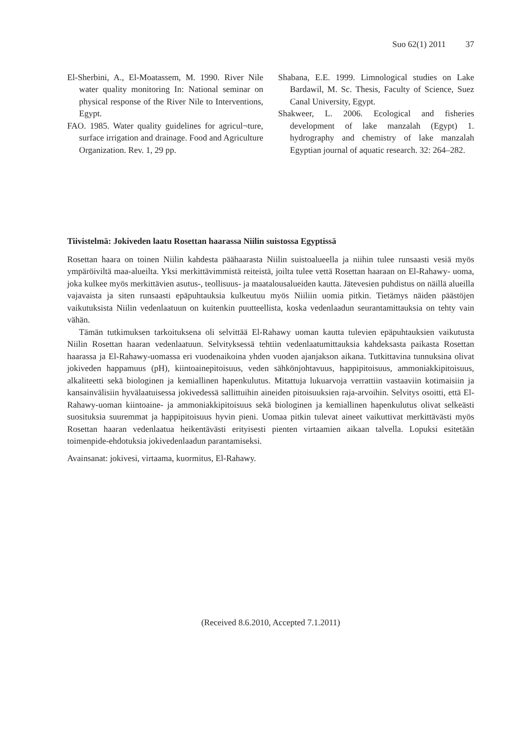Suo 62(1) 2011 37
El-Sherbini, A., El-Moatassem, M. 1990. River Nile water quality monitoring In: National seminar on physical response of the River Nile to Interventions, Egypt.
FAO. 1985. Water quality guidelines for agricul¬ture, surface irrigation and drainage. Food and Agriculture Organization. Rev. 1, 29 pp.
Shabana, E.E. 1999. Limnological studies on Lake Bardawil, M. Sc. Thesis, Faculty of Science, Suez Canal University, Egypt.
Shakweer, L. 2006. Ecological and fisheries development of lake manzalah (Egypt) 1. hydrography and chemistry of lake manzalah Egyptian journal of aquatic research. 32: 264–282.
Tiivistelmä: Jokiveden laatu Rosettan haarassa Niilin suistossa Egyptissä
Rosettan haara on toinen Niilin kahdesta päähaarasta Niilin suistoalueella ja niihin tulee runsaasti vesiä myös ympäröiviltä maa-alueilta. Yksi merkittävimmistä reiteistä, joilta tulee vettä Rosettan haaraan on El-Rahawy- uoma, joka kulkee myös merkittävien asutus-, teollisuus- ja maatalousalueiden kautta. Jätevesien puhdistus on näillä alueilla vajavaista ja siten runsaasti epäpuhtauksia kulkeutuu myös Niiliin uomia pitkin. Tietämys näiden päästöjen vaikutuksista Niilin vedenlaatuun on kuitenkin puutteellista, koska vedenlaadun seurantamittauksia on tehty vain vähän.
Tämän tutkimuksen tarkoituksena oli selvittää El-Rahawy uoman kautta tulevien epäpuhtauksien vaikutusta Niilin Rosettan haaran vedenlaatuun. Selvityksessä tehtiin vedenlaatumittauksia kahdeksasta paikasta Rosettan haarassa ja El-Rahawy-uomassa eri vuodenaikoina yhden vuoden ajanjakson aikana. Tutkittavina tunnuksina olivat jokiveden happamuus (pH), kiintoainepitoisuus, veden sähkönjohtavuus, happipitoisuus, ammoniakkipitoisuus, alkaliteetti sekä biologinen ja kemiallinen hapenkulutus. Mitattuja lukuarvoja verrattiin vastaaviin kotimaisiin ja kansainvälisiin hyvälaatuisessa jokivedessä sallittuihin aineiden pitoisuuksien raja-arvoihin. Selvitys osoitti, että El-Rahawy-uoman kiintoaine- ja ammoniakkipitoisuus sekä biologinen ja kemiallinen hapenkulutus olivat selkeästi suosituksia suuremmat ja happipitoisuus hyvin pieni. Uomaa pitkin tulevat aineet vaikuttivat merkittävästi myös Rosettan haaran vedenlaatua heikentävästi erityisesti pienten virtaamien aikaan talvella. Lopuksi esitetään toimenpide-ehdotuksia jokivedenlaadun parantamiseksi.
Avainsanat: jokivesi, virtaama, kuormitus, El-Rahawy.
(Received 8.6.2010, Accepted 7.1.2011)